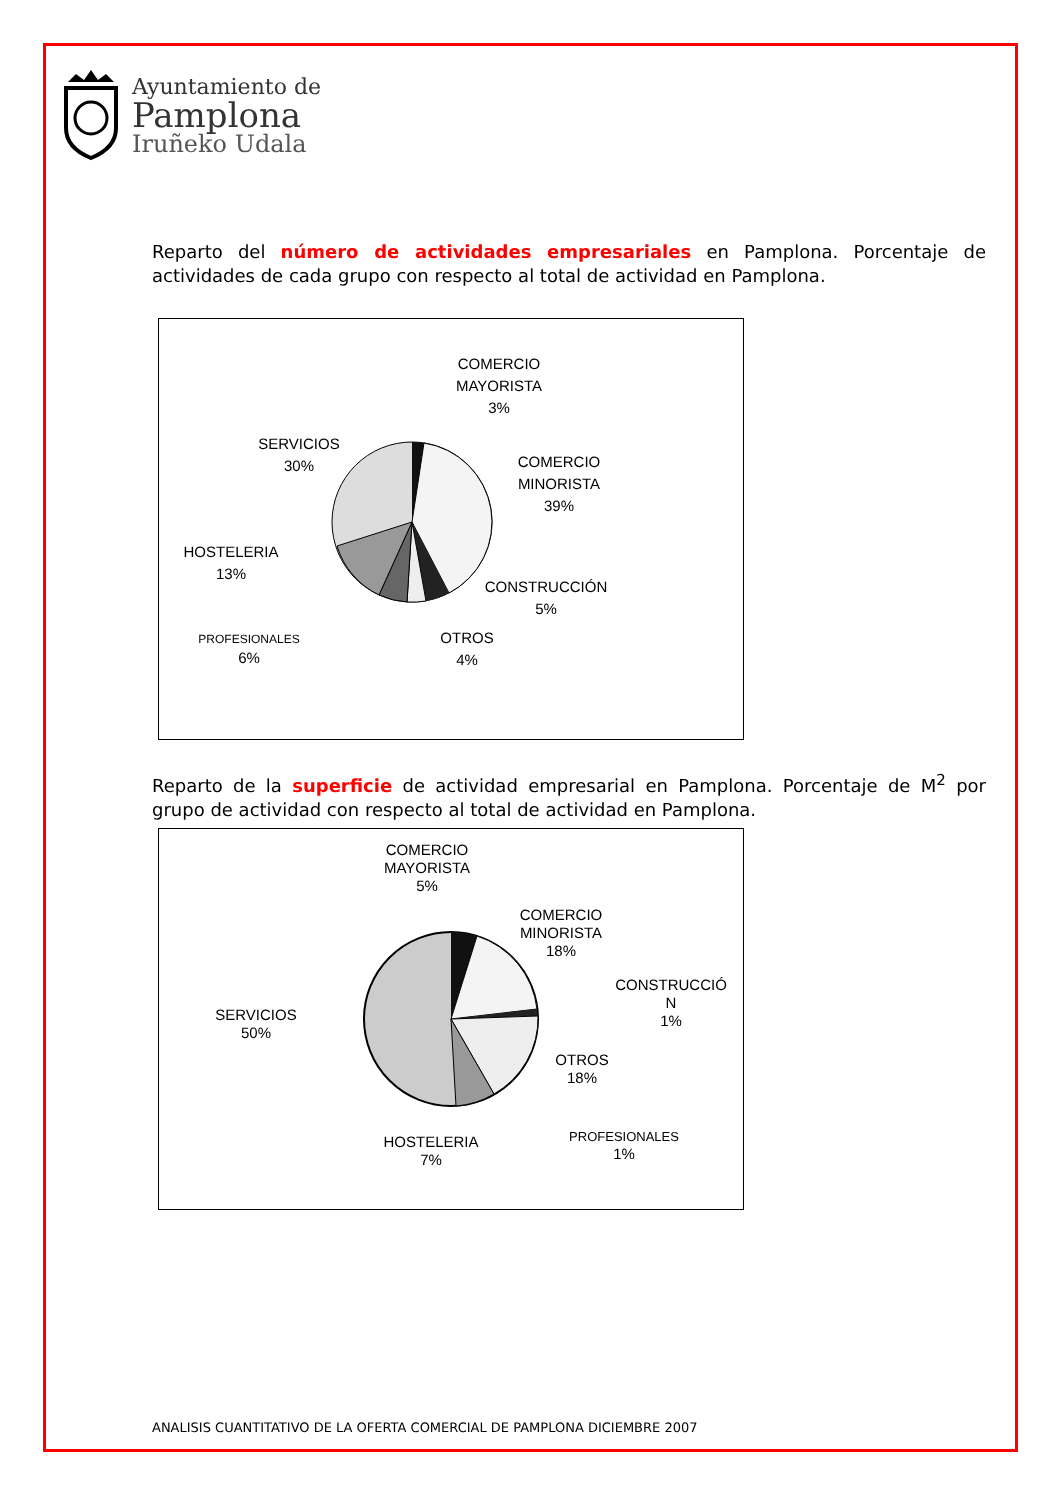Ayuntamiento de
Pamplona
Iruñeko Udala
Reparto del número de actividades empresariales en Pamplona. Porcentaje de actividades de cada grupo con respecto al total de actividad en Pamplona.
COMERCIO
MAYORISTA
3%
COMERCIO
MINORISTA
39%
SERVICIOS
30%
HOSTELERIA
13%
CONSTRUCCIÓN
5%
OTROS
4%
PROFESIONALES
6%
Reparto de la superficie de actividad empresarial en Pamplona. Porcentaje de M<sup>2</sup> por grupo de actividad con respecto al total de actividad en Pamplona.
COMERCIO
MAYORISTA
5%
COMERCIO
MINORISTA
18%
CONSTRUCCIÓ
N
1%
SERVICIOS
50%
OTROS
18%
PROFESIONALES
1%
HOSTELERIA
7%
ANALISIS CUANTITATIVO DE LA OFERTA COMERCIAL DE PAMPLONA DICIEMBRE 2007